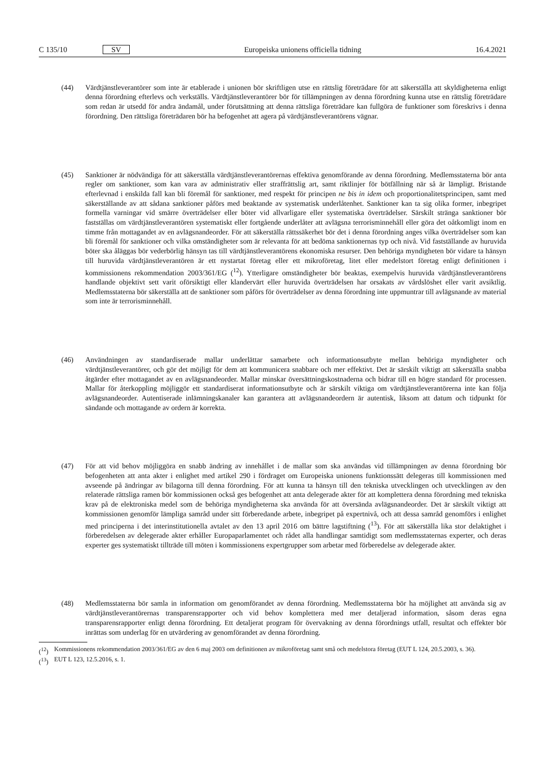C 135/10 SV Europeiska unionens officiella tidning 16.4.2021
(44) Värdtjänstleverantörer som inte är etablerade i unionen bör skriftligen utse en rättslig företrädare för att säkerställa att skyldigheterna enligt denna förordning efterlevs och verkställs. Värdtjänstleverantörer bör för tillämpningen av denna förordning kunna utse en rättslig företrädare som redan är utsedd för andra ändamål, under förutsättning att denna rättsliga företrädare kan fullgöra de funktioner som föreskrivs i denna förordning. Den rättsliga företrädaren bör ha befogenhet att agera på värdtjänstleverantörens vägnar.
(45) Sanktioner är nödvändiga för att säkerställa värdtjänstleverantörernas effektiva genomförande av denna förordning. Medlemsstaterna bör anta regler om sanktioner, som kan vara av administrativ eller straffrättslig art, samt riktlinjer för bötfällning när så är lämpligt. Bristande efterlevnad i enskilda fall kan bli föremål för sanktioner, med respekt för principen ne bis in idem och proportionalitetsprincipen, samt med säkerställande av att sådana sanktioner påförs med beaktande av systematisk underlåtenhet. Sanktioner kan ta sig olika former, inbegripet formella varningar vid smärre överträdelser eller böter vid allvarligare eller systematiska överträdelser. Särskilt stränga sanktioner bör fastställas om värdtjänstleverantören systematiskt eller fortgående underlåter att avlägsna terrorisminnehåll eller göra det oåtkomligt inom en timme från mottagandet av en avlägsnandeorder. För att säkerställa rättssäkerhet bör det i denna förordning anges vilka överträdelser som kan bli föremål för sanktioner och vilka omständigheter som är relevanta för att bedöma sanktionernas typ och nivå. Vid fastställande av huruvida böter ska åläggas bör vederbörlig hänsyn tas till värdtjänstle­verantörens ekonomiska resurser. Den behöriga myndigheten bör vidare ta hänsyn till huruvida värdtjänstleverantören är ett nystartat företag eller ett mikroföretag, litet eller medelstort företag enligt definitionen i kommissionens rekommendation 2003/361/EG (<sup>12</sup>). Ytterligare omständigheter bör beaktas, exempelvis huruvida värdtjänstleve­rantörens handlande objektivt sett varit oförsiktigt eller klandervärt eller huruvida överträdelsen har orsakats av vårdslöshet eller varit avsiktlig. Medlemsstaterna bör säkerställa att de sanktioner som påförs för överträdelser av denna förordning inte uppmuntrar till avlägsnande av material som inte är terrorisminnehåll.
(46) Användningen av standardiserade mallar underlättar samarbete och informationsutbyte mellan behöriga myndigheter och värdtjänstleverantörer, och gör det möjligt för dem att kommunicera snabbare och mer effektivt. Det är särskilt viktigt att säkerställa snabba åtgärder efter mottagandet av en avlägsnandeorder. Mallar minskar översättningskostnaderna och bidrar till en högre standard för processen. Mallar för återkoppling möjliggör ett standardiserat informationsutbyte och är särskilt viktiga om värdtjänstleverantörerna inte kan följa avlägsnandeorder. Autentiserade inlämningskanaler kan garantera att avlägsnandeordern är autentisk, liksom att datum och tidpunkt för sändande och mottagande av ordern är korrekta.
(47) För att vid behov möjliggöra en snabb ändring av innehållet i de mallar som ska användas vid tillämpningen av denna förordning bör befogenheten att anta akter i enlighet med artikel 290 i fördraget om Europeiska unionens funktionssätt delegeras till kommissionen med avseende på ändringar av bilagorna till denna förordning. För att kunna ta hänsyn till den tekniska utvecklingen och utvecklingen av den relaterade rättsliga ramen bör kommissionen också ges befogenhet att anta delegerade akter för att komplettera denna förordning med tekniska krav på de elektroniska medel som de behöriga myndigheterna ska använda för att översända avlägsnandeorder. Det är särskilt viktigt att kommissionen genomför lämpliga samråd under sitt förberedande arbete, inbegripet på expertnivå, och att dessa samråd genomförs i enlighet med principerna i det interinstitutionella avtalet av den 13 april 2016 om bättre lagstiftning (<sup>13</sup>). För att säkerställa lika stor delaktighet i förberedelsen av delegerade akter erhåller Europaparlamentet och rådet alla handlingar samtidigt som medlemsstaternas experter, och deras experter ges systematiskt tillträde till möten i kommissionens expertgrupper som arbetar med förberedelse av delegerade akter.
(48) Medlemsstaterna bör samla in information om genomförandet av denna förordning. Medlemsstaterna bör ha möjlighet att använda sig av värdtjänstleverantörernas transparensrapporter och vid behov komplettera med mer detaljerad information, såsom deras egna transparensrapporter enligt denna förordning. Ett detaljerat program för övervakning av denna förordnings utfall, resultat och effekter bör inrättas som underlag för en utvärdering av genomförandet av denna förordning.
(<sup>12</sup>) Kommissionens rekommendation 2003/361/EG av den 6 maj 2003 om definitionen av mikroföretag samt små och medelstora företag (EUT L 124, 20.5.2003, s. 36).
(<sup>13</sup>) EUT L 123, 12.5.2016, s. 1.